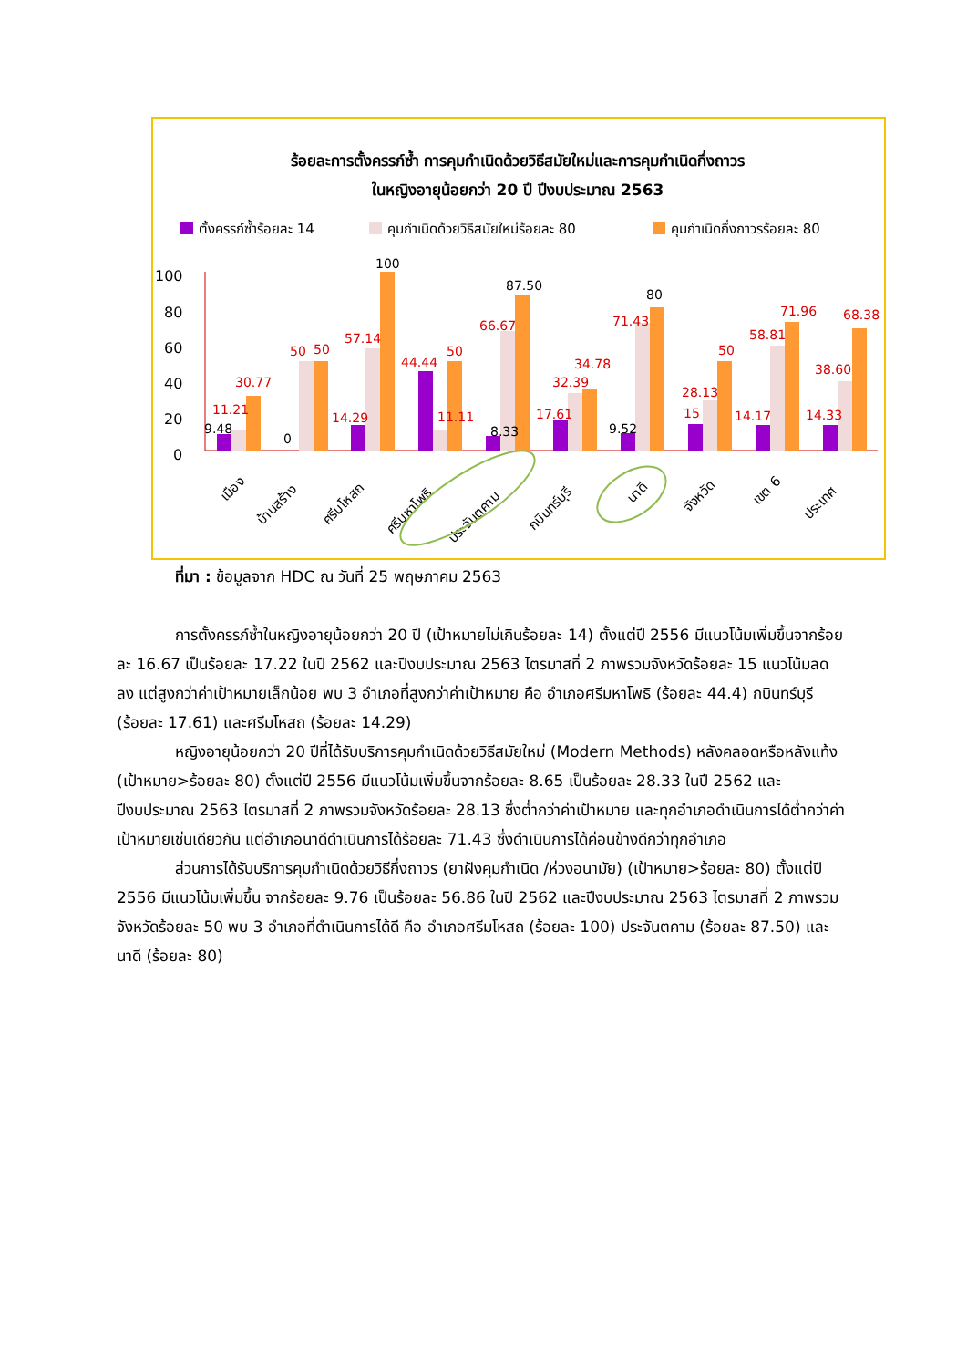ร้อยละการตั้งครรภ์ซ้ำ การคุมกำเนิดด้วยวิธีสมัยใหม่และการคุมกำเนิดกึ่งถาวร
ในหญิงอายุน้อยกว่า 20 ปี ปีงบประมาณ 2563
ตั้งครรภ์ซ้ำร้อยละ 14
คุมกำเนิดด้วยวิธีสมัยใหม่ร้อยละ 80
คุมกำเนิดกึ่งถาวรร้อยละ 80
100
80
60
40
20
0
11.21
30.77
50
50
57.14
14.29
44.44
50
11.11
66.67
32.39
34.78
17.61
71.43
28.13
50
15
58.81
71.96
14.17
38.60
68.38
14.33
9.48
0
100
87.50
8.33
80
9.52
เมือง
บ้านสร้าง
ศรีมโหสถ
ศรีมหาโพธิ
ประจันตคาม
กบินทร์บุรี
นาดี
จังหวัด
เขต 6
ประเทศ
ที่มา : ข้อมูลจาก HDC ณ วันที่ 25 พฤษภาคม 2563
การตั้งครรภ์ซ้ำในหญิงอายุน้อยกว่า 20 ปี (เป้าหมายไม่เกินร้อยละ 14) ตั้งแต่ปี 2556 มีแนวโน้มเพิ่มขึ้นจากร้อยละ 16.67 เป็นร้อยละ 17.22 ในปี 2562 และปีงบประมาณ 2563 ไตรมาสที่ 2 ภาพรวมจังหวัดร้อยละ 15 แนวโน้มลดลง แต่สูงกว่าค่าเป้าหมายเล็กน้อย พบ 3 อำเภอที่สูงกว่าค่าเป้าหมาย คือ อำเภอศรีมหาโพธิ (ร้อยละ 44.4) กบินทร์บุรี (ร้อยละ 17.61) และศรีมโหสถ (ร้อยละ 14.29)
หญิงอายุน้อยกว่า 20 ปีที่ได้รับบริการคุมกำเนิดด้วยวิธีสมัยใหม่ (Modern Methods) หลังคลอดหรือหลังแท้ง (เป้าหมาย>ร้อยละ 80) ตั้งแต่ปี 2556 มีแนวโน้มเพิ่มขึ้นจากร้อยละ 8.65 เป็นร้อยละ 28.33 ในปี 2562 และปีงบประมาณ 2563 ไตรมาสที่ 2 ภาพรวมจังหวัดร้อยละ 28.13 ซึ่งต่ำกว่าค่าเป้าหมาย และทุกอำเภอดำเนินการได้ต่ำกว่าค่าเป้าหมายเช่นเดียวกัน แต่อำเภอนาดีดำเนินการได้ร้อยละ 71.43 ซึ่งดำเนินการได้ค่อนข้างดีกว่าทุกอำเภอ
ส่วนการได้รับบริการคุมกำเนิดด้วยวิธีกึ่งถาวร (ยาฝังคุมกำเนิด /ห่วงอนามัย) (เป้าหมาย>ร้อยละ 80) ตั้งแต่ปี 2556 มีแนวโน้มเพิ่มขึ้น จากร้อยละ 9.76 เป็นร้อยละ 56.86 ในปี 2562 และปีงบประมาณ 2563 ไตรมาสที่ 2 ภาพรวมจังหวัดร้อยละ 50 พบ 3 อำเภอที่ดำเนินการได้ดี คือ อำเภอศรีมโหสถ (ร้อยละ 100) ประจันตคาม (ร้อยละ 87.50) และนาดี (ร้อยละ 80)